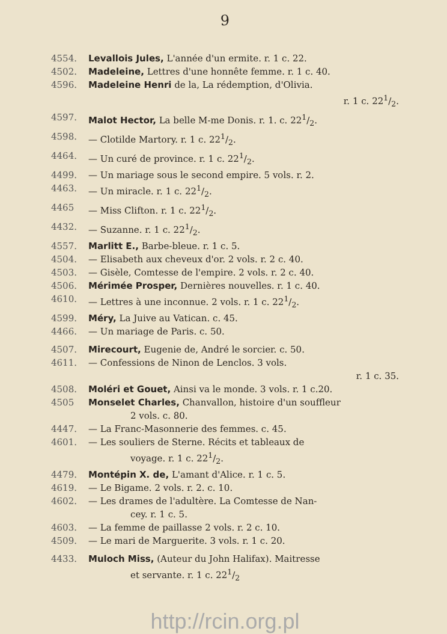9
4554. Levallois Jules, L'année d'un ermite. r. 1 c. 22.
4502. Madeleine, Lettres d'une honnête femme. r. 1 c. 40.
4596. Madeleine Henri de la, La rédemption, d'Olivia.
r. 1 c. 221/2.
4597. Malot Hector, La belle M-me Donis. r. 1. c. 221/2.
4598. — Clotilde Martory. r. 1 c. 221/2.
4464. — Un curé de province. r. 1 c. 221/2.
4499. — Un mariage sous le second empire. 5 vols. r. 2.
4463. — Un miracle. r. 1 c. 221/2.
4465 — Miss Clifton. r. 1 c. 221/2.
4432. — Suzanne. r. 1 c. 221/2.
4557. Marlitt E., Barbe-bleue. r. 1 c. 5.
4504. — Elisabeth aux cheveux d'or. 2 vols. r. 2 c. 40.
4503. — Gisèle, Comtesse de l'empire. 2 vols. r. 2 c. 40.
4506. Mérimée Prosper, Dernières nouvelles. r. 1 c. 40.
4610. — Lettres à une inconnue. 2 vols. r. 1 c. 221/2.
4599. Méry, La Juive au Vatican. c. 45.
4466. — Un mariage de Paris. c. 50.
4507. Mirecourt, Eugenie de, André le sorcier. c. 50.
4611. — Confessions de Ninon de Lenclos. 3 vols.
r. 1 c. 35.
4508. Moléri et Gouet, Ainsi va le monde. 3 vols. r. 1 c.20.
4505 Monselet Charles, Chanvallon, histoire d'un souffleur
2 vols. c. 80.
4447. — La Franc-Masonnerie des femmes. c. 45.
4601. — Les souliers de Sterne. Récits et tableaux de
voyage. r. 1 c. 221/2.
4479. Montépin X. de, L'amant d'Alice. r. 1 c. 5.
4619. — Le Bigame. 2 vols. r. 2. c. 10.
4602. — Les drames de l'adultère. La Comtesse de Nan-
cey. r. 1 c. 5.
4603. — La femme de paillasse 2 vols. r. 2 c. 10.
4509. — Le mari de Marguerite. 3 vols. r. 1 c. 20.
4433. Muloch Miss, (Auteur du John Halifax). Maitresse
et servante. r. 1 c. 221/2
http://rcin.org.pl